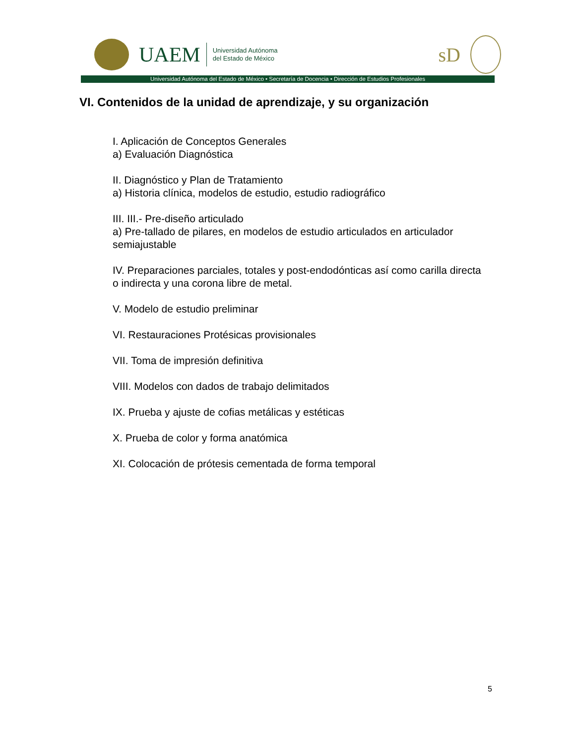UAEM Universidad Autónoma
del Estado de México
sD
Universidad Autónoma del Estado de México • Secretaría de Docencia • Dirección de Estudios Profesionales
VI. Contenidos de la unidad de aprendizaje, y su organización
I. Aplicación de Conceptos Generales
a) Evaluación Diagnóstica
II. Diagnóstico y Plan de Tratamiento
a) Historia clínica, modelos de estudio, estudio radiográfico
III. III.- Pre-diseño articulado
a) Pre-tallado de pilares, en modelos de estudio articulados en articulador semiajustable
IV. Preparaciones parciales, totales y post-endodónticas así como carilla directa o indirecta y una corona libre de metal.
V. Modelo de estudio preliminar
VI. Restauraciones Protésicas provisionales
VII. Toma de impresión definitiva
VIII. Modelos con dados de trabajo delimitados
IX. Prueba y ajuste de cofias metálicas y estéticas
X. Prueba de color y forma anatómica
XI. Colocación de prótesis cementada de forma temporal
5